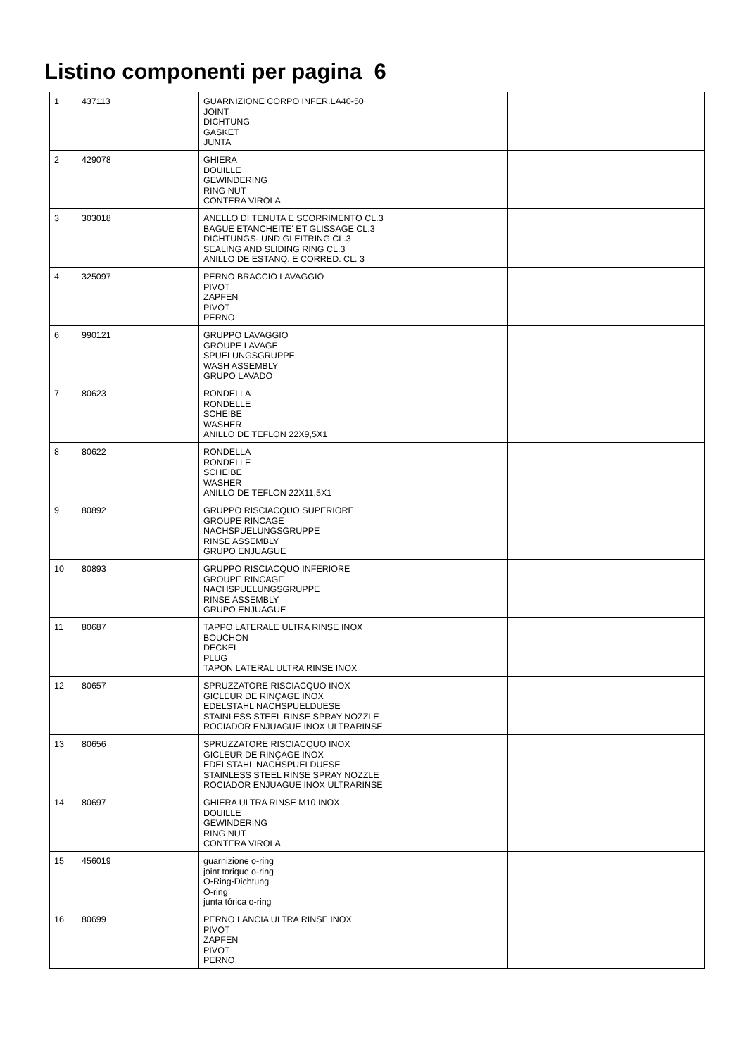Listino componenti per pagina 6
| 1 | 437113 | GUARNIZIONE CORPO INFER.LA40-50 JOINT DICHTUNG GASKET JUNTA | |
| 2 | 429078 | GHIERA DOUILLE GEWINDERING RING NUT CONTERA VIROLA | |
| 3 | 303018 | ANELLO DI TENUTA E SCORRIMENTO CL.3 BAGUE ETANCHEITE' ET GLISSAGE CL.3 DICHTUNGS- UND GLEITRING CL.3 SEALING AND SLIDING RING CL.3 ANILLO DE ESTANQ. E CORRED. CL. 3 | |
| 4 | 325097 | PERNO BRACCIO LAVAGGIO PIVOT ZAPFEN PIVOT PERNO | |
| 6 | 990121 | GRUPPO LAVAGGIO GROUPE LAVAGE SPUELUNGSGRUPPE WASH ASSEMBLY GRUPO LAVADO | |
| 7 | 80623 | RONDELLA RONDELLE SCHEIBE WASHER ANILLO DE TEFLON 22X9,5X1 | |
| 8 | 80622 | RONDELLA RONDELLE SCHEIBE WASHER ANILLO DE TEFLON 22X11,5X1 | |
| 9 | 80892 | GRUPPO RISCIACQUO SUPERIORE GROUPE RINCAGE NACHSPUELUNGSGRUPPE RINSE ASSEMBLY GRUPO ENJUAGUE | |
| 10 | 80893 | GRUPPO RISCIACQUO INFERIORE GROUPE RINCAGE NACHSPUELUNGSGRUPPE RINSE ASSEMBLY GRUPO ENJUAGUE | |
| 11 | 80687 | TAPPO LATERALE ULTRA RINSE INOX BOUCHON DECKEL PLUG TAPON LATERAL ULTRA RINSE INOX | |
| 12 | 80657 | SPRUZZATORE RISCIACQUO INOX GICLEUR DE RINÇAGE INOX EDELSTAHL NACHSPUELDUESE STAINLESS STEEL RINSE SPRAY NOZZLE ROCIADOR ENJUAGUE INOX ULTRARINSE | |
| 13 | 80656 | SPRUZZATORE RISCIACQUO INOX GICLEUR DE RINÇAGE INOX EDELSTAHL NACHSPUELDUESE STAINLESS STEEL RINSE SPRAY NOZZLE ROCIADOR ENJUAGUE INOX ULTRARINSE | |
| 14 | 80697 | GHIERA ULTRA RINSE M10 INOX DOUILLE GEWINDERING RING NUT CONTERA VIROLA | |
| 15 | 456019 | guarnizione o-ring joint torique o-ring O-Ring-Dichtung O-ring junta tórica o-ring | |
| 16 | 80699 | PERNO LANCIA ULTRA RINSE INOX PIVOT ZAPFEN PIVOT PERNO | |